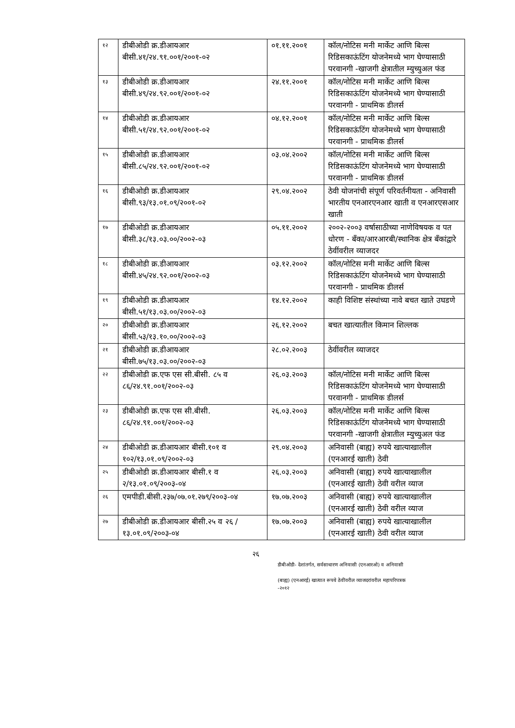| १२ | डीबीओडी क्र.डीआयआर बीसी.४१/२४.९१.००१/२००१-०२ | ०१.११.२००१ | कॉल/नोटिस मनी मार्केट आणि बिल्स रिडिसकाऊंटिंग योजनेमध्ये भाग घेण्यासाठी परवानगी -खाजगी क्षेत्रातील म्युच्युअल फंड |
| १३ | डीबीओडी क्र.डीआयआर बीसी.४९/२४.९२.००१/२००१-०२ | २४.११.२००१ | कॉल/नोटिस मनी मार्केट आणि बिल्स रिडिसकाऊंटिंग योजनेमध्ये भाग घेण्यासाठी परवानगी - प्राथमिक डीलर्स |
| १४ | डीबीओडी क्र.डीआयआर बीसी.५१/२४.९२.००१/२००१-०२ | ०४.१२.२००१ | कॉल/नोटिस मनी मार्केट आणि बिल्स रिडिसकाऊंटिंग योजनेमध्ये भाग घेण्यासाठी परवानगी - प्राथमिक डीलर्स |
| १५ | डीबीओडी क्र.डीआयआर बीसी.८५/२४.९२.००१/२००१-०२ | ०३.०४.२००२ | कॉल/नोटिस मनी मार्केट आणि बिल्स रिडिसकाऊंटिंग योजनेमध्ये भाग घेण्यासाठी परवानगी - प्राथमिक डीलर्स |
| १६ | डीबीओडी क्र.डीआयआर बीसी.९३/१३.०१.०९/२००१-०२ | २९.०४.२००२ | ठेवी योजनांची संपूर्ण परिवर्तनीयता - अनिवासी भारतीय एनआरएनआर खाती व एनआरएसआर खाती |
| १७ | डीबीओडी क्र.डीआयआर बीसी.३८/१३.०३.००/२००२-०३ | ०५.११.२००२ | २००२-२००३ वर्षासाठीच्या नाणेविषयक व पत धोरण - बँका/आरआरबी/स्थानिक क्षेत्र बँकांद्वारे ठेवींवरील व्याजदर |
| १८ | डीबीओडी क्र.डीआयआर बीसी.४५/२४.९२.००१/२००२-०३ | ०३.१२.२००२ | कॉल/नोटिस मनी मार्केट आणि बिल्स रिडिसकाऊंटिंग योजनेमध्ये भाग घेण्यासाठी परवानगी - प्राथमिक डीलर्स |
| १९ | डीबीओडी क्र.डीआयआर बीसी.५१/१३.०३.००/२००२-०३ | १४.१२.२००२ | काही विशिष्ट संस्थांच्या नावे बचत खाते उघडणे |
| २० | डीबीओडी क्र.डीआयआर बीसी.५३/१३.१०.००/२००२-०३ | २६.१२.२००२ | बचत खात्यातील किमान शिल्लक |
| २१ | डीबीओडी क्र.डीआयआर बीसी.७५/१३.०३.००/२००२-०३ | २८.०२.२००३ | ठेवींवरील व्याजदर |
| २२ | डीबीओडी क्र.एफ एस सी.बीसी. ८५ व ८६/२४.९१.००१/२००२-०३ | २६.०३.२००३ | कॉल/नोटिस मनी मार्केट आणि बिल्स रिडिसकाऊंटिंग योजनेमध्ये भाग घेण्यासाठी परवानगी - प्राथमिक डीलर्स |
| २३ | डीबीओडी क्र.एफ एस सी.बीसी. ८६/२४.९१.००१/२००२-०३ | २६.०३.२००३ | कॉल/नोटिस मनी मार्केट आणि बिल्स रिडिसकाऊंटिंग योजनेमध्ये भाग घेण्यासाठी परवानगी -खाजगी क्षेत्रातील म्युच्युअल फंड |
| २४ | डीबीओडी क्र.डीआयआर बीसी.१०१ व १०२/१३.०१.०९/२००२-०३ | २९.०४.२००३ | अनिवासी (बाह्य) रुपये खात्याखालील (एनआरई खाती) ठेवी |
| २५ | डीबीओडी क्र.डीआयआर बीसी.१ व २/१३.०१.०९/२००३-०४ | २६.०३.२००३ | अनिवासी (बाह्य) रुपये खात्याखालील (एनआरई खाती) ठेवी वरील व्याज |
| २६ | एमपीडी.बीसी.२३७/०७.०१.२७९/२००३-०४ | १७.०७.२००३ | अनिवासी (बाह्य) रुपये खात्याखालील (एनआरई खाती) ठेवी वरील व्याज |
| २७ | डीबीओडी क्र.डीआयआर बीसी.२५ व २६ /१३.०१.०९/२००३-०४ | १७.०७.२००३ | अनिवासी (बाह्य) रुपये खात्याखालील (एनआरई खाती) ठेवी वरील व्याज |
२६
डीबीओडी- देशांतर्गत, सर्वसाधारण अनिवासी (एनआरओ) व अनिवासी
(बाह्य) (एनआरई) खात्यात रूपये ठेवींवरील व्याजदरांवरील महापरिपत्रक
-२०१२